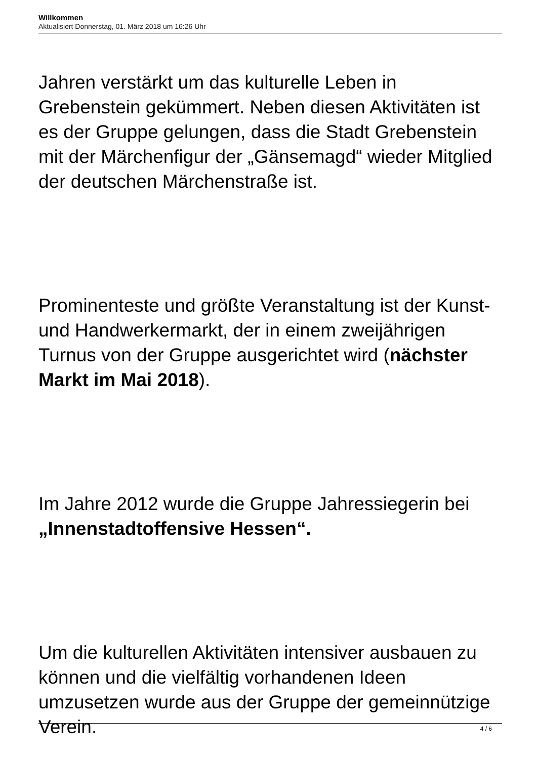Willkommen
Aktualisiert Donnerstag, 01. März 2018 um 16:26 Uhr
Jahren verstärkt um das kulturelle Leben in Grebenstein gekümmert. Neben diesen Aktivitäten ist es der Gruppe gelungen, dass die Stadt Grebenstein mit der Märchenfigur der „Gänsemagd“ wieder Mitglied der deutschen Märchenstraße ist.
Prominenteste und größte Veranstaltung ist der Kunst- und Handwerkermarkt, der in einem zweijährigen Turnus von der Gruppe ausgerichtet wird (nächster Markt im Mai 2018).
Im Jahre 2012 wurde die Gruppe Jahressiegerin bei „Innenstadtoffensive Hessen“.
Um die kulturellen Aktivitäten intensiver ausbauen zu können und die vielfältig vorhandenen Ideen umzusetzen wurde aus der Gruppe der gemeinnützige Verein.
4 / 6